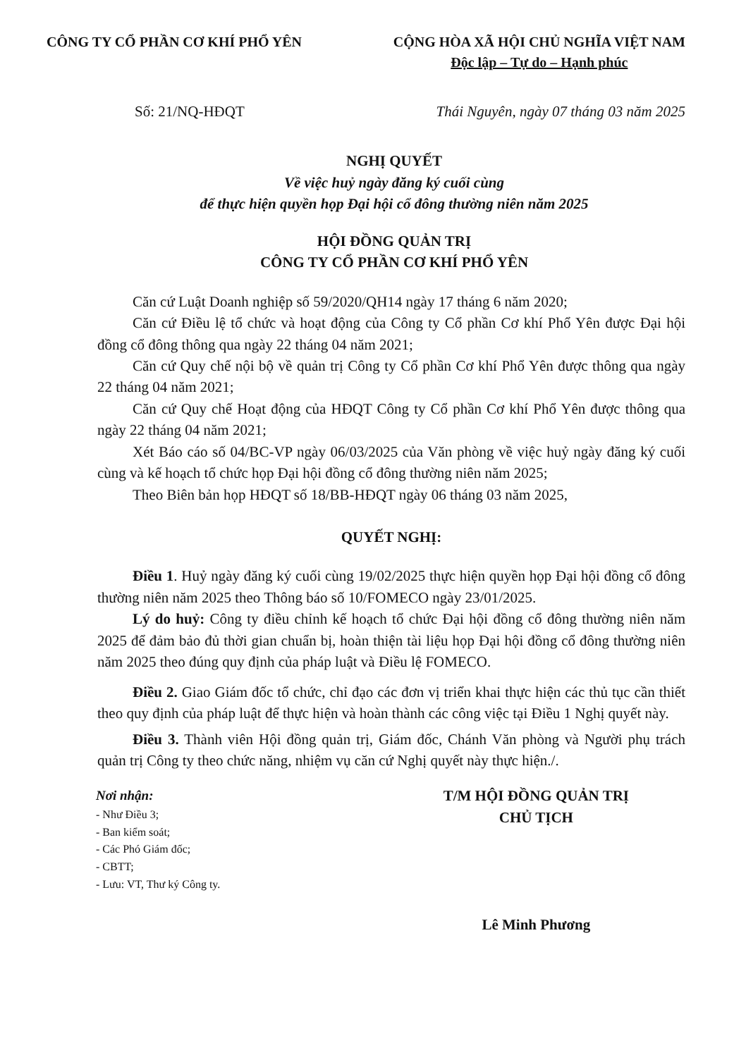CÔNG TY CỔ PHẦN CƠ KHÍ PHỔ YÊN CỘNG HÒA XÃ HỘI CHỦ NGHĨA VIỆT NAM
Độc lập – Tự do – Hạnh phúc
Số: 21/NQ-HĐQT Thái Nguyên, ngày 07 tháng 03 năm 2025
NGHỊ QUYẾT
Về việc huỷ ngày đăng ký cuối cùng
để thực hiện quyền họp Đại hội cổ đông thường niên năm 2025
HỘI ĐỒNG QUẢN TRỊ
CÔNG TY CỔ PHẦN CƠ KHÍ PHỔ YÊN
Căn cứ Luật Doanh nghiệp số 59/2020/QH14 ngày 17 tháng 6 năm 2020;
Căn cứ Điều lệ tổ chức và hoạt động của Công ty Cổ phần Cơ khí Phổ Yên được Đại hội đồng cổ đông thông qua ngày 22 tháng 04 năm 2021;
Căn cứ Quy chế nội bộ về quản trị Công ty Cổ phần Cơ khí Phổ Yên được thông qua ngày 22 tháng 04 năm 2021;
Căn cứ Quy chế Hoạt động của HĐQT Công ty Cổ phần Cơ khí Phổ Yên được thông qua ngày 22 tháng 04 năm 2021;
Xét Báo cáo số 04/BC-VP ngày 06/03/2025 của Văn phòng về việc huỷ ngày đăng ký cuối cùng và kế hoạch tổ chức họp Đại hội đồng cổ đông thường niên năm 2025;
Theo Biên bản họp HĐQT số 18/BB-HĐQT ngày 06 tháng 03 năm 2025,
QUYẾT NGHỊ:
Điều 1. Huỷ ngày đăng ký cuối cùng 19/02/2025 thực hiện quyền họp Đại hội đồng cổ đông thường niên năm 2025 theo Thông báo số 10/FOMECO ngày 23/01/2025.
Lý do huỷ: Công ty điều chỉnh kế hoạch tổ chức Đại hội đồng cổ đông thường niên năm 2025 để đảm bảo đủ thời gian chuẩn bị, hoàn thiện tài liệu họp Đại hội đồng cổ đông thường niên năm 2025 theo đúng quy định của pháp luật và Điều lệ FOMECO.
Điều 2. Giao Giám đốc tổ chức, chỉ đạo các đơn vị triển khai thực hiện các thủ tục cần thiết theo quy định của pháp luật để thực hiện và hoàn thành các công việc tại Điều 1 Nghị quyết này.
Điều 3. Thành viên Hội đồng quản trị, Giám đốc, Chánh Văn phòng và Người phụ trách quản trị Công ty theo chức năng, nhiệm vụ căn cứ Nghị quyết này thực hiện./.
Nơi nhận:
- Như Điều 3;
- Ban kiểm soát;
- Các Phó Giám đốc;
- CBTT;
- Lưu: VT, Thư ký Công ty.
T/M HỘI ĐỒNG QUẢN TRỊ
CHỦ TỊCH
Lê Minh Phương